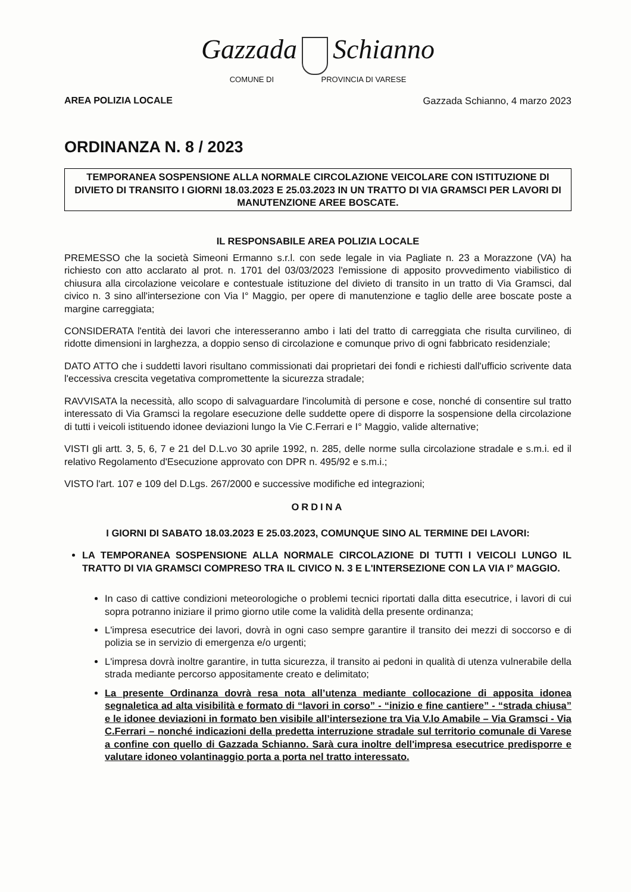Gazzada Schianno
COMUNE DI PROVINCIA DI VARESE
AREA POLIZIA LOCALE Gazzada Schianno, 4 marzo 2023
ORDINANZA N. 8 / 2023
TEMPORANEA SOSPENSIONE ALLA NORMALE CIRCOLAZIONE VEICOLARE CON ISTITUZIONE DI DIVIETO DI TRANSITO I GIORNI 18.03.2023 E 25.03.2023 IN UN TRATTO DI VIA GRAMSCI PER LAVORI DI MANUTENZIONE AREE BOSCATE.
IL RESPONSABILE AREA POLIZIA LOCALE
PREMESSO che la società Simeoni Ermanno s.r.l. con sede legale in via Pagliate n. 23 a Morazzone (VA) ha richiesto con atto acclarato al prot. n. 1701 del 03/03/2023 l'emissione di apposito provvedimento viabilistico di chiusura alla circolazione veicolare e contestuale istituzione del divieto di transito in un tratto di Via Gramsci, dal civico n. 3 sino all'intersezione con Via I° Maggio, per opere di manutenzione e taglio delle aree boscate poste a margine carreggiata;
CONSIDERATA l'entità dei lavori che interesseranno ambo i lati del tratto di carreggiata che risulta curvilineo, di ridotte dimensioni in larghezza, a doppio senso di circolazione e comunque privo di ogni fabbricato residenziale;
DATO ATTO che i suddetti lavori risultano commissionati dai proprietari dei fondi e richiesti dall'ufficio scrivente data l'eccessiva crescita vegetativa compromettente la sicurezza stradale;
RAVVISATA la necessità, allo scopo di salvaguardare l'incolumità di persone e cose, nonché di consentire sul tratto interessato di Via Gramsci la regolare esecuzione delle suddette opere di disporre la sospensione della circolazione di tutti i veicoli istituendo idonee deviazioni lungo la Vie C.Ferrari e I° Maggio, valide alternative;
VISTI gli artt. 3, 5, 6, 7 e 21 del D.L.vo 30 aprile 1992, n. 285, delle norme sulla circolazione stradale e s.m.i. ed il relativo Regolamento d'Esecuzione approvato con DPR n. 495/92 e s.m.i.;
VISTO l'art. 107 e 109 del D.Lgs. 267/2000 e successive modifiche ed integrazioni;
ORDINA
I GIORNI DI SABATO 18.03.2023 E 25.03.2023, COMUNQUE SINO AL TERMINE DEI LAVORI:
LA TEMPORANEA SOSPENSIONE ALLA NORMALE CIRCOLAZIONE DI TUTTI I VEICOLI LUNGO IL TRATTO DI VIA GRAMSCI COMPRESO TRA IL CIVICO N. 3 E L'INTERSEZIONE CON LA VIA I° MAGGIO.
In caso di cattive condizioni meteorologiche o problemi tecnici riportati dalla ditta esecutrice, i lavori di cui sopra potranno iniziare il primo giorno utile come la validità della presente ordinanza;
L'impresa esecutrice dei lavori, dovrà in ogni caso sempre garantire il transito dei mezzi di soccorso e di polizia se in servizio di emergenza e/o urgenti;
L'impresa dovrà inoltre garantire, in tutta sicurezza, il transito ai pedoni in qualità di utenza vulnerabile della strada mediante percorso appositamente creato e delimitato;
La presente Ordinanza dovrà resa nota all’utenza mediante collocazione di apposita idonea segnaletica ad alta visibilità e formato di “lavori in corso” - “inizio e fine cantiere” - “strada chiusa” e le idonee deviazioni in formato ben visibile all’intersezione tra Via V.lo Amabile – Via Gramsci - Via C.Ferrari – nonché indicazioni della predetta interruzione stradale sul territorio comunale di Varese a confine con quello di Gazzada Schianno. Sarà cura inoltre dell'impresa esecutrice predisporre e valutare idoneo volantinaggio porta a porta nel tratto interessato.